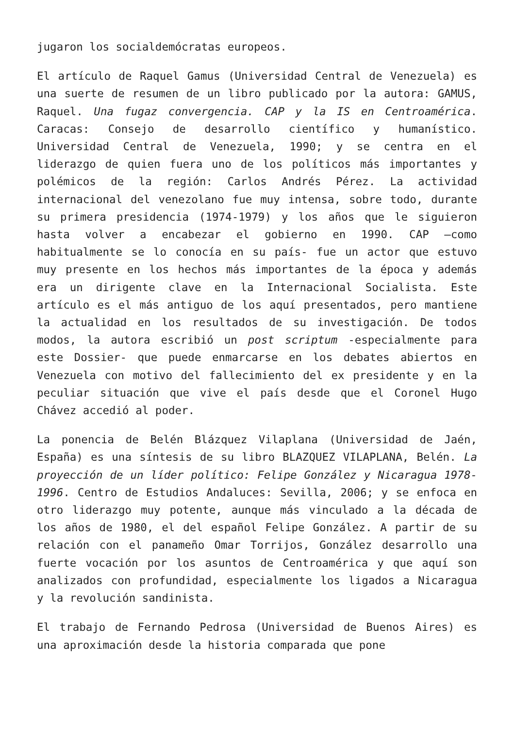jugaron los socialdemócratas europeos.
El artículo de Raquel Gamus (Universidad Central de Venezuela) es una suerte de resumen de un libro publicado por la autora: GAMUS, Raquel. Una fugaz convergencia. CAP y la IS en Centroamérica. Caracas: Consejo de desarrollo científico y humanístico. Universidad Central de Venezuela, 1990; y se centra en el liderazgo de quien fuera uno de los políticos más importantes y polémicos de la región: Carlos Andrés Pérez. La actividad internacional del venezolano fue muy intensa, sobre todo, durante su primera presidencia (1974-1979) y los años que le siguieron hasta volver a encabezar el gobierno en 1990. CAP –como habitualmente se lo conocía en su país- fue un actor que estuvo muy presente en los hechos más importantes de la época y además era un dirigente clave en la Internacional Socialista. Este artículo es el más antiguo de los aquí presentados, pero mantiene la actualidad en los resultados de su investigación. De todos modos, la autora escribió un post scriptum -especialmente para este Dossier- que puede enmarcarse en los debates abiertos en Venezuela con motivo del fallecimiento del ex presidente y en la peculiar situación que vive el país desde que el Coronel Hugo Chávez accedió al poder.
La ponencia de Belén Blázquez Vilaplana (Universidad de Jaén, España) es una síntesis de su libro BLAZQUEZ VILAPLANA, Belén. La proyección de un líder político: Felipe González y Nicaragua 1978-1996. Centro de Estudios Andaluces: Sevilla, 2006; y se enfoca en otro liderazgo muy potente, aunque más vinculado a la década de los años de 1980, el del español Felipe González. A partir de su relación con el panameño Omar Torrijos, González desarrollo una fuerte vocación por los asuntos de Centroamérica y que aquí son analizados con profundidad, especialmente los ligados a Nicaragua y la revolución sandinista.
El trabajo de Fernando Pedrosa (Universidad de Buenos Aires) es una aproximación desde la historia comparada que pone